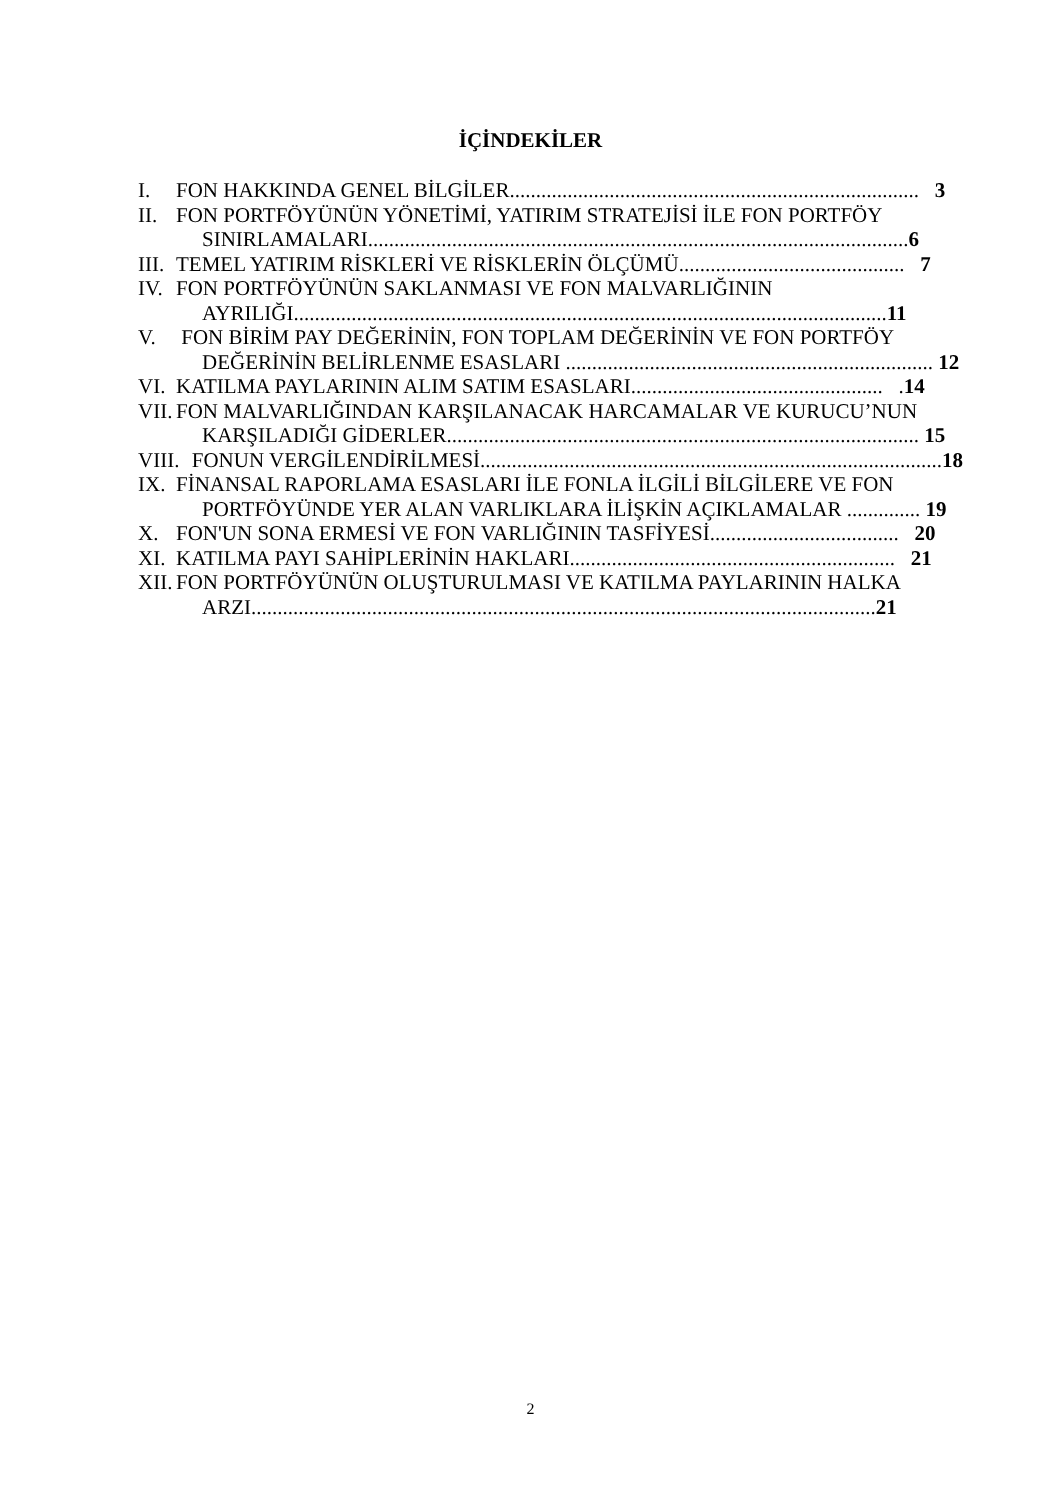İÇİNDEKİLER
I. FON HAKKINDA GENEL BİLGİLER.............................................................................. 3
II. FON PORTFÖYÜNÜN YÖNETİMİ, YATIRIM STRATEJİSİ İLE FON PORTFÖY
SINIRLAMALARI.......................................................................................................6
III. TEMEL YATIRIM RİSKLERİ VE RİSKLERİN ÖLÇÜMÜ........................................... 7
IV. FON PORTFÖYÜNÜN SAKLANMASI VE FON MALVARLIĞININ
AYRILIĞI.................................................................................................................11
V. FON BİRİM PAY DEĞERİNİN, FON TOPLAM DEĞERİNİN VE FON PORTFÖY
DEĞERİNİN BELİRLENME ESASLARI ...................................................................... 12
VI. KATILMA PAYLARININ ALIM SATIM ESASLARI................................................ .14
VII. FON MALVARLIĞINDAN KARŞILANACAK HARCAMALAR VE KURUCU’NUN
KARŞILADIĞI GİDERLER.......................................................................................... 15
VIII. FONUN VERGİLENDİRİLMESİ........................................................................................18
IX. FİNANSAL RAPORLAMA ESASLARI İLE FONLA İLGİLİ BİLGİLERE VE FON
PORTFÖYÜNDE YER ALAN VARLIKLARA İLİŞKİN AÇIKLAMALAR .............. 19
X. FON'UN SONA ERMESİ VE FON VARLIĞININ TASFİYESİ.................................... 20
XI. KATILMA PAYI SAHİPLERİNİN HAKLARI.............................................................. 21
XII. FON PORTFÖYÜNÜN OLUŞTURULMASI VE KATILMA PAYLARININ HALKA
ARZI.......................................................................................................................21
2